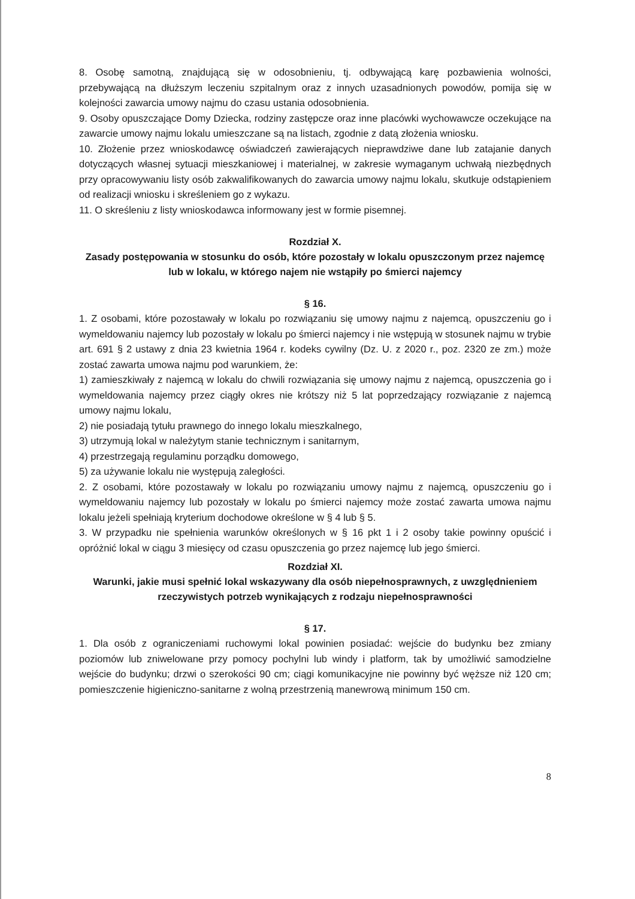8. Osobę samotną, znajdującą się w odosobnieniu, tj. odbywającą karę pozbawienia wolności, przebywającą na dłuższym leczeniu szpitalnym oraz z innych uzasadnionych powodów, pomija się w kolejności zawarcia umowy najmu do czasu ustania odosobnienia.
9. Osoby opuszczające Domy Dziecka, rodziny zastępcze oraz inne placówki wychowawcze oczekujące na zawarcie umowy najmu lokalu umieszczane są na listach, zgodnie z datą złożenia wniosku.
10. Złożenie przez wnioskodawcę oświadczeń zawierających nieprawdziwe dane lub zatajanie danych dotyczących własnej sytuacji mieszkaniowej i materialnej, w zakresie wymaganym uchwałą niezbędnych przy opracowywaniu listy osób zakwalifikowanych do zawarcia umowy najmu lokalu, skutkuje odstąpieniem od realizacji wniosku i skreśleniem go z wykazu.
11. O skreśleniu z listy wnioskodawca informowany jest w formie pisemnej.
Rozdział X.
Zasady postępowania w stosunku do osób, które pozostały w lokalu opuszczonym przez najemcę lub w lokalu, w którego najem nie wstąpiły po śmierci najemcy
§ 16.
1. Z osobami, które pozostawały w lokalu po rozwiązaniu się umowy najmu z najemcą, opuszczeniu go i wymeldowaniu najemcy lub pozostały w lokalu po śmierci najemcy i nie wstępują w stosunek najmu w trybie art. 691 § 2 ustawy z dnia 23 kwietnia 1964 r. kodeks cywilny (Dz. U. z 2020 r., poz. 2320 ze zm.) może zostać zawarta umowa najmu pod warunkiem, że:
1) zamieszkiwały z najemcą w lokalu do chwili rozwiązania się umowy najmu z najemcą, opuszczenia go i wymeldowania najemcy przez ciągły okres nie krótszy niż 5 lat poprzedzający rozwiązanie z najemcą umowy najmu lokalu,
2) nie posiadają tytułu prawnego do innego lokalu mieszkalnego,
3) utrzymują lokal w należytym stanie technicznym i sanitarnym,
4) przestrzegają regulaminu porządku domowego,
5) za używanie lokalu nie występują zaległości.
2. Z osobami, które pozostawały w lokalu po rozwiązaniu umowy najmu z najemcą, opuszczeniu go i wymeldowaniu najemcy lub pozostały w lokalu po śmierci najemcy może zostać zawarta umowa najmu lokalu jeżeli spełniają kryterium dochodowe określone w § 4 lub § 5.
3. W przypadku nie spełnienia warunków określonych w § 16 pkt 1 i 2 osoby takie powinny opuścić i opróżnić lokal w ciągu 3 miesięcy od czasu opuszczenia go przez najemcę lub jego śmierci.
Rozdział XI.
Warunki, jakie musi spełnić lokal wskazywany dla osób niepełnosprawnych, z uwzględnieniem rzeczywistych potrzeb wynikających z rodzaju niepełnosprawności
§ 17.
1. Dla osób z ograniczeniami ruchowymi lokal powinien posiadać: wejście do budynku bez zmiany poziomów lub zniwelowane przy pomocy pochylni lub windy i platform, tak by umożliwić samodzielne wejście do budynku; drzwi o szerokości 90 cm; ciągi komunikacyjne nie powinny być węższe niż 120 cm; pomieszczenie higieniczno-sanitarne z wolną przestrzenią manewrową minimum 150 cm.
8